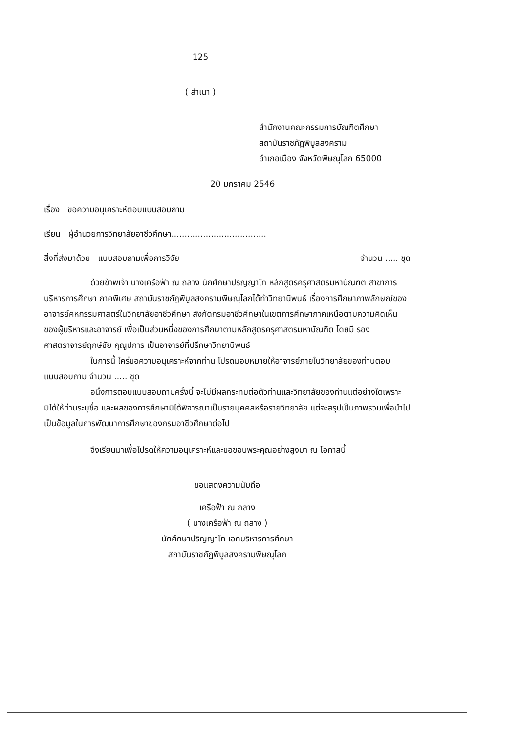125
( สำเนา )
สำนักงานคณะกรรมการบัณฑิตศึกษา
สถาบันราชภัฏพิบูลสงคราม
อำเภอเมือง จังหวัดพิษณุโลก 65000
20 มกราคม 2546
เรื่อง ขอความอนุเคราะห์ตอบแบบสอบถาม
เรียน ผู้อำนวยการวิทยาลัยอาชีวศึกษา....................................
สิ่งที่ส่งมาด้วย แบบสอบถามเพื่อการวิจัย จำนวน ..... ชุด
ด้วยข้าพเจ้า นางเครือฟ้า ณ ถลาง นักศึกษาปริญญาโท หลักสูตรครุศาสตรมหาบัณฑิต สาขาการบริหารการศึกษา ภาคพิเศษ สถาบันราชภัฏพิบูลสงครามพิษณุโลกได้ทำวิทยานิพนธ์ เรื่องการศึกษาภาพลักษณ์ของอาจารย์คหกรรมศาสตร์ในวิทยาลัยอาชีวศึกษา สังกัดกรมอาชีวศึกษาในเขตการศึกษาภาคเหนือตามความคิดเห็นของผู้บริหารและอาจารย์ เพื่อเป็นส่วนหนึ่งของการศึกษาตามหลักสูตรครุศาสตรมหาบัณฑิต โดยมี รองศาสตราจารย์ฤกษ์ชัย คุณูปการ เป็นอาจารย์ที่ปรึกษาวิทยานิพนธ์
ในการนี้ ใคร่ขอความอนุเคราะห์จากท่าน โปรดมอบหมายให้อาจารย์ภายในวิทยาลัยของท่านตอบแบบสอบถาม จำนวน ..... ชุด
อนึ่งการตอบแบบสอบถามครั้งนี้ จะไม่มีผลกระทบต่อตัวท่านและวิทยาลัยของท่านแต่อย่างใดเพราะมิได้ให้ท่านระบุชื่อ และผลของการศึกษามิได้พิจารณาเป็นรายบุคคลหรือรายวิทยาลัย แต่จะสรุปเป็นภาพรวมเพื่อนำไปเป็นข้อมูลในการพัฒนาการศึกษาของกรมอาชีวศึกษาต่อไป
จึงเรียนมาเพื่อโปรดให้ความอนุเคราะห์และขอขอบพระคุณอย่างสูงมา ณ โอกาสนี้
ขอแสดงความนับถือ
เครือฟ้า ณ ถลาง
( นางเครือฟ้า ณ ถลาง )
นักศึกษาปริญญาโท เอกบริหารการศึกษา
สถาบันราชภัฏพิบูลสงครามพิษณุโลก